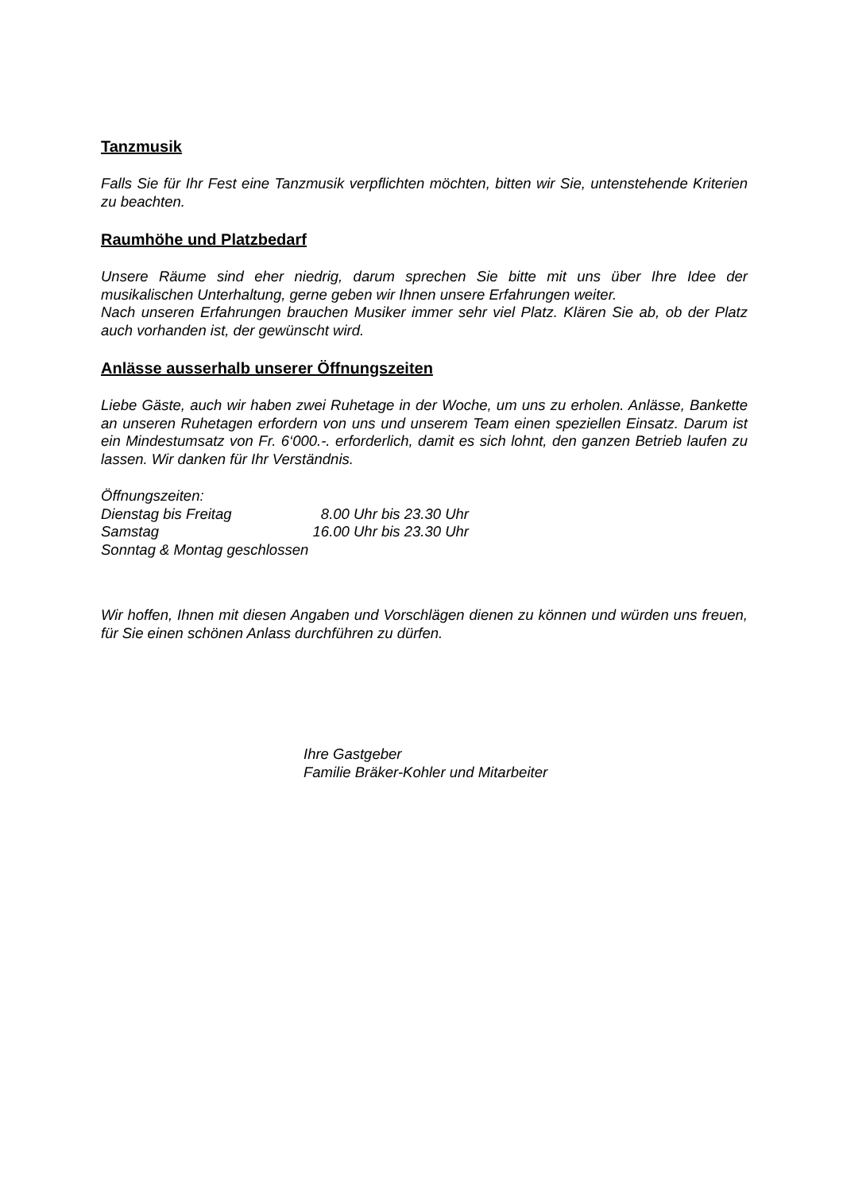Tanzmusik
Falls Sie für Ihr Fest eine Tanzmusik verpflichten möchten, bitten wir Sie, untenstehende Kriterien zu beachten.
Raumhöhe und Platzbedarf
Unsere Räume sind eher niedrig, darum sprechen Sie bitte mit uns über Ihre Idee der musikalischen Unterhaltung, gerne geben wir Ihnen unsere Erfahrungen weiter.
Nach unseren Erfahrungen brauchen Musiker immer sehr viel Platz. Klären Sie ab, ob der Platz auch vorhanden ist, der gewünscht wird.
Anlässe ausserhalb unserer Öffnungszeiten
Liebe Gäste, auch wir haben zwei Ruhetage in der Woche, um uns zu erholen. Anlässe, Bankette an unseren Ruhetagen erfordern von uns und unserem Team einen speziellen Einsatz. Darum ist ein Mindestumsatz von Fr. 6‘000.-. erforderlich, damit es sich lohnt, den ganzen Betrieb laufen zu lassen. Wir danken für Ihr Verständnis.
Öffnungszeiten:
Dienstag bis Freitag 8.00 Uhr bis 23.30 Uhr
Samstag 16.00 Uhr bis 23.30 Uhr
Sonntag & Montag geschlossen
Wir hoffen, Ihnen mit diesen Angaben und Vorschlägen dienen zu können und würden uns freuen, für Sie einen schönen Anlass durchführen zu dürfen.
Ihre Gastgeber
Familie Bräker-Kohler und Mitarbeiter